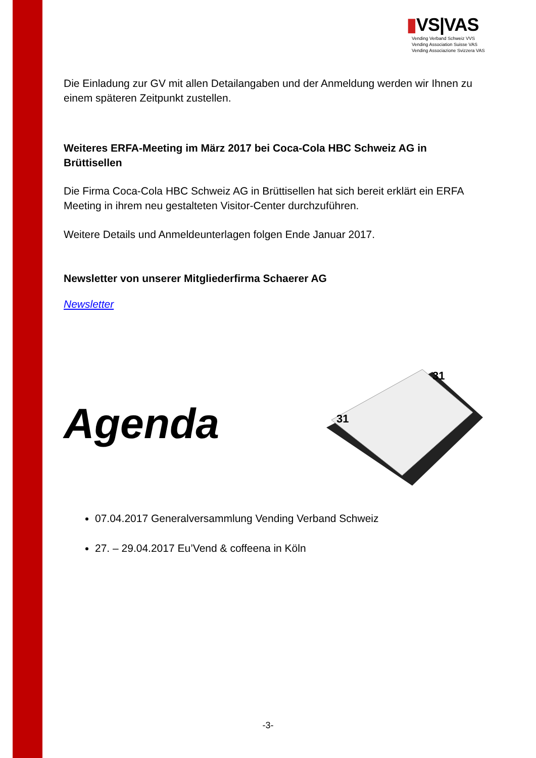▮VS|VAS
Vending Verband Schweiz VVS
Vending Association Suisse VAS
Vending Associazione Svizzera VAS
Die Einladung zur GV mit allen Detailangaben und der Anmeldung werden wir Ihnen zu einem späteren Zeitpunkt zustellen.
Weiteres ERFA-Meeting im März 2017 bei Coca-Cola HBC Schweiz AG in Brüttisellen
Die Firma Coca-Cola HBC Schweiz AG in Brüttisellen hat sich bereit erklärt ein ERFA Meeting in ihrem neu gestalteten Visitor-Center durchzuführen.
Weitere Details und Anmeldeunterlagen folgen Ende Januar 2017.
Newsletter von unserer Mitgliederfirma Schaerer AG
Newsletter
Agenda
31
31
07.04.2017 Generalversammlung Vending Verband Schweiz
27. – 29.04.2017 Eu’Vend & coffeena in Köln
-3-